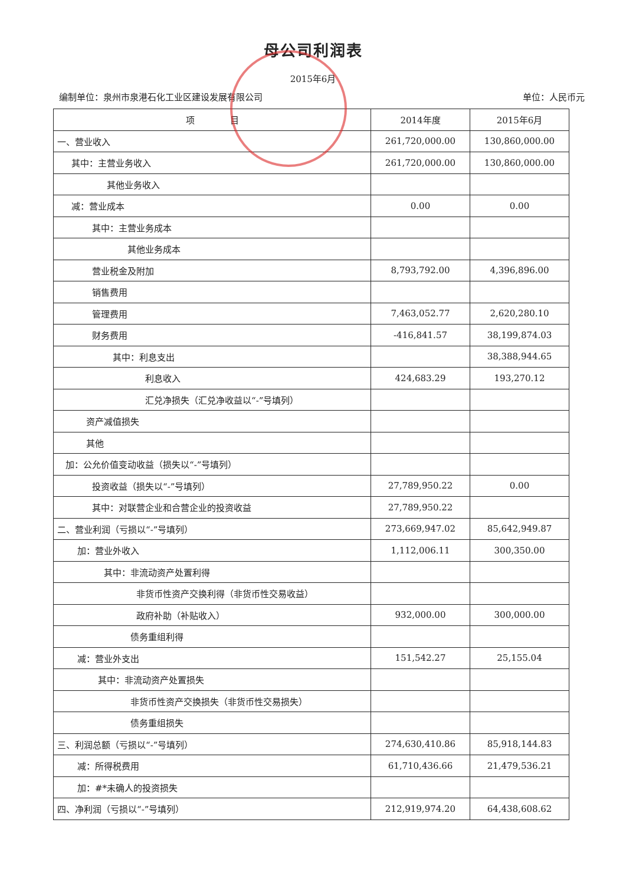母公司利润表
2015年6月
编制单位：泉州市泉港石化工业区建设发展有限公司 单位：人民币元
| 项 目 | 2014年度 | 2015年6月 |
| --- | --- | --- |
| 一、营业收入 | 261,720,000.00 | 130,860,000.00 |
| 其中：主营业务收入 | 261,720,000.00 | 130,860,000.00 |
| 其他业务收入 | | |
| 减：营业成本 | 0.00 | 0.00 |
| 其中：主营业务成本 | | |
| 其他业务成本 | | |
| 营业税金及附加 | 8,793,792.00 | 4,396,896.00 |
| 销售费用 | | |
| 管理费用 | 7,463,052.77 | 2,620,280.10 |
| 财务费用 | -416,841.57 | 38,199,874.03 |
| 其中：利息支出 | | 38,388,944.65 |
| 利息收入 | 424,683.29 | 193,270.12 |
| 汇兑净损失（汇兑净收益以“-”号填列） | | |
| 资产减值损失 | | |
| 其他 | | |
| 加：公允价值变动收益（损失以“-”号填列） | | |
| 投资收益（损失以“-”号填列） | 27,789,950.22 | 0.00 |
| 其中：对联营企业和合营企业的投资收益 | 27,789,950.22 | |
| 二、营业利润（亏损以“-”号填列） | 273,669,947.02 | 85,642,949.87 |
| 加：营业外收入 | 1,112,006.11 | 300,350.00 |
| 其中：非流动资产处置利得 | | |
| 非货币性资产交换利得（非货币性交易收益） | | |
| 政府补助（补贴收入） | 932,000.00 | 300,000.00 |
| 债务重组利得 | | |
| 减：营业外支出 | 151,542.27 | 25,155.04 |
| 其中：非流动资产处置损失 | | |
| 非货币性资产交换损失（非货币性交易损失） | | |
| 债务重组损失 | | |
| 三、利润总额（亏损以“-”号填列） | 274,630,410.86 | 85,918,144.83 |
| 减：所得税费用 | 61,710,436.66 | 21,479,536.21 |
| 加：#*未确人的投资损失 | | |
| 四、净利润（亏损以“-”号填列） | 212,919,974.20 | 64,438,608.62 |